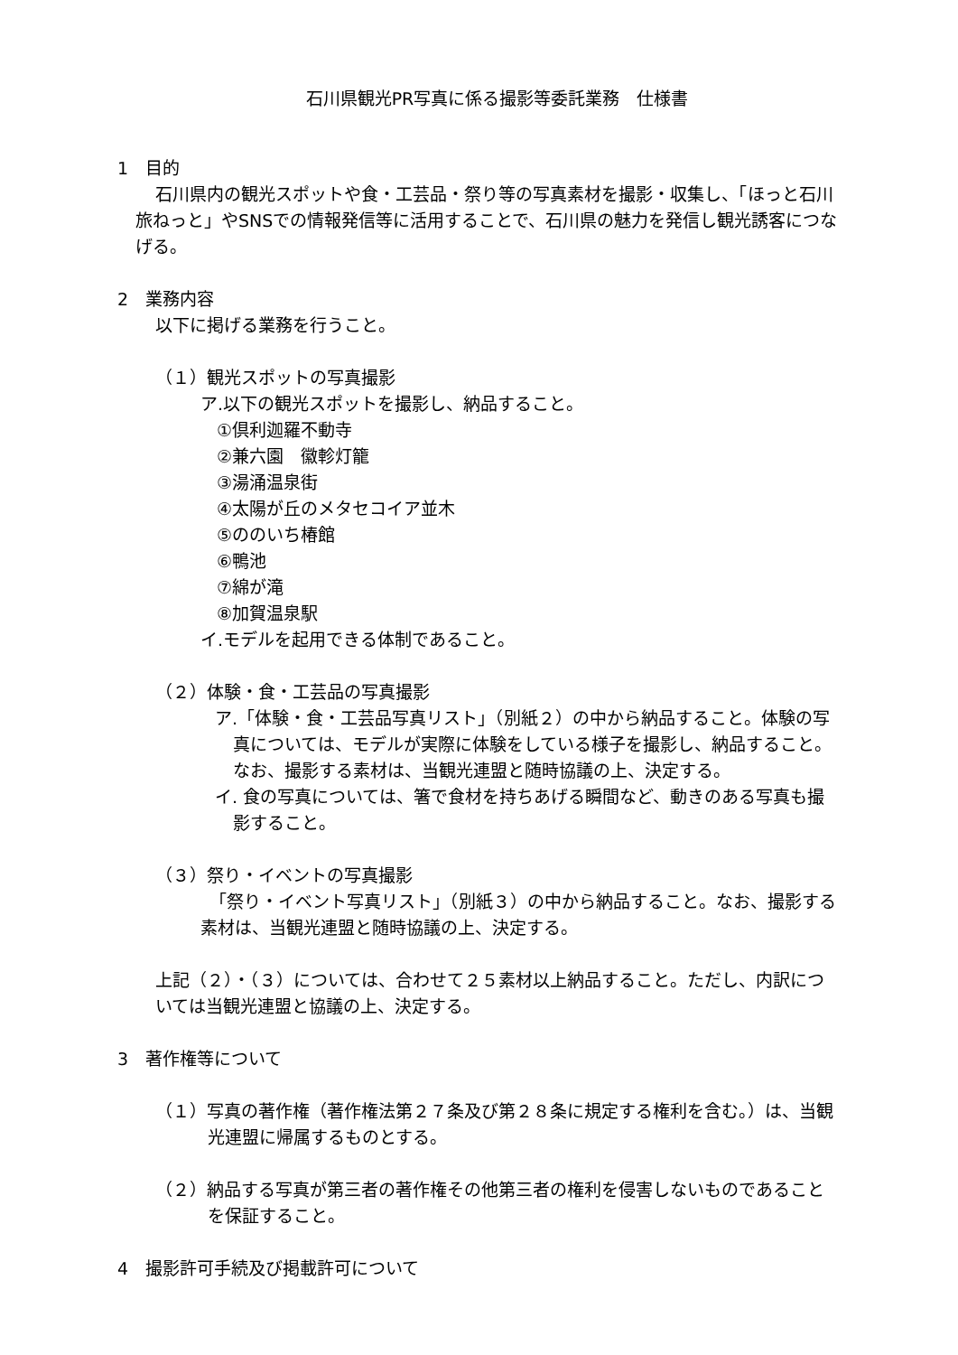石川県観光PR写真に係る撮影等委託業務　仕様書
1　目的
石川県内の観光スポットや食・工芸品・祭り等の写真素材を撮影・収集し、「ほっと石川旅ねっと」やSNSでの情報発信等に活用することで、石川県の魅力を発信し観光誘客につなげる。
2　業務内容
以下に掲げる業務を行うこと。
（１）観光スポットの写真撮影
ア.以下の観光スポットを撮影し、納品すること。
①倶利迦羅不動寺
②兼六園　徽軫灯籠
③湯涌温泉街
④太陽が丘のメタセコイア並木
⑤ののいち椿館
⑥鴨池
⑦綿が滝
⑧加賀温泉駅
イ.モデルを起用できる体制であること。
（２）体験・食・工芸品の写真撮影
ア.「体験・食・工芸品写真リスト」（別紙２）の中から納品すること。体験の写真については、モデルが実際に体験をしている様子を撮影し、納品すること。なお、撮影する素材は、当観光連盟と随時協議の上、決定する。
イ. 食の写真については、箸で食材を持ちあげる瞬間など、動きのある写真も撮影すること。
（３）祭り・イベントの写真撮影
「祭り・イベント写真リスト」（別紙３）の中から納品すること。なお、撮影する素材は、当観光連盟と随時協議の上、決定する。
上記（２）・（３）については、合わせて２５素材以上納品すること。ただし、内訳については当観光連盟と協議の上、決定する。
3　著作権等について
（１）写真の著作権（著作権法第２７条及び第２８条に規定する権利を含む。）は、当観光連盟に帰属するものとする。
（２）納品する写真が第三者の著作権その他第三者の権利を侵害しないものであることを保証すること。
4　撮影許可手続及び掲載許可について